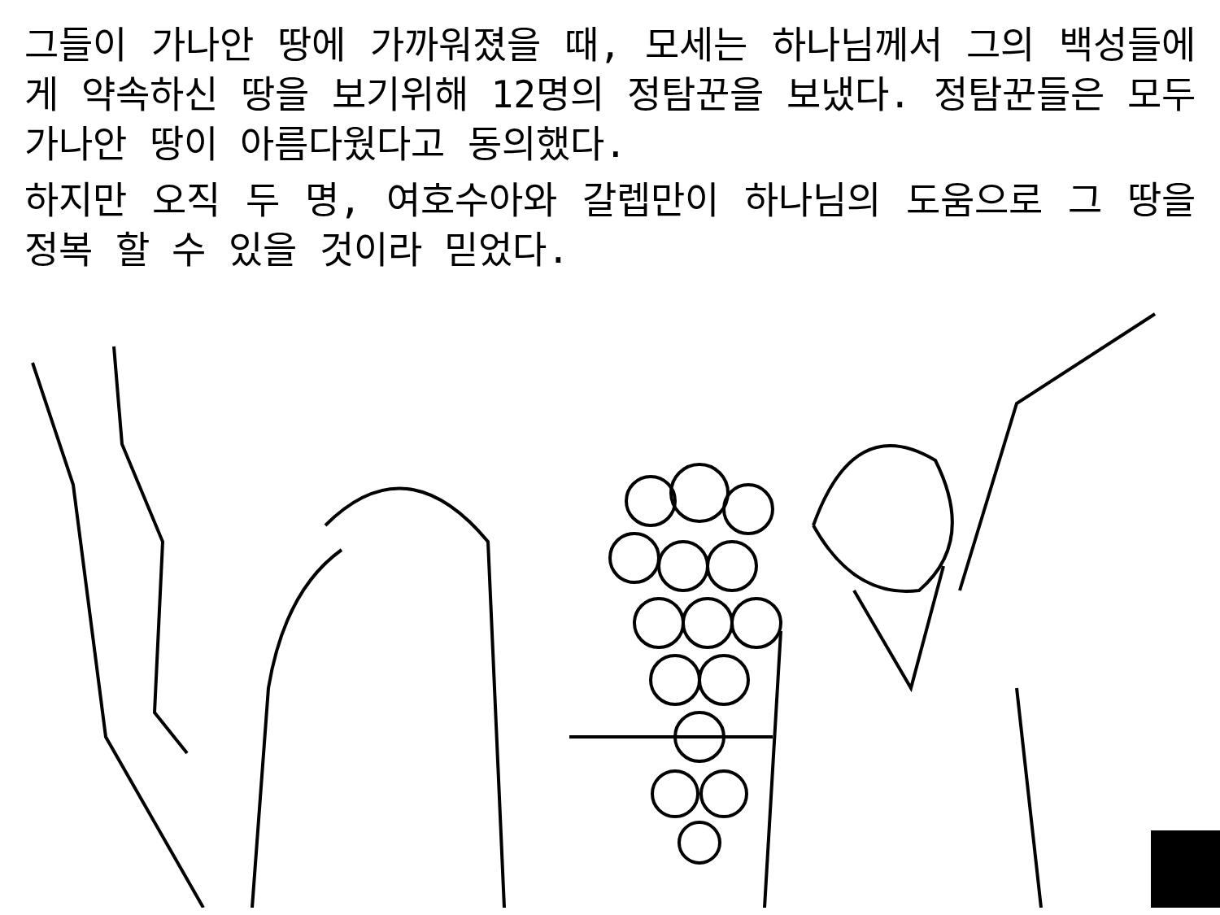그들이 가나안 땅에 가까워졌을 때, 모세는 하나님께서 그의 백성들에게 약속하신 땅을 보기위해 12명의 정탐꾼을 보냈다. 정탐꾼들은 모두 가나안 땅이 아름다웠다고 동의했다.
하지만 오직 두 명, 여호수아와 갈렙만이 하나님의 도움으로 그 땅을 정복 할 수 있을 것이라 믿었다.